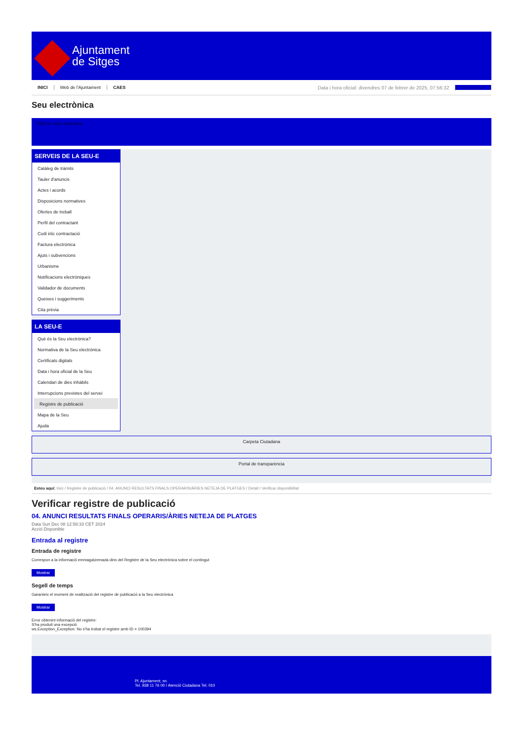Ajuntament
de Sitges
INICI Web de l'Ajuntament CAES Data i hora oficial: divendres 07 de febrer de 2025, 07:56:32 Sincronitzar
Seu electrònica
Obtenir còpia autèntica
SERVEIS DE LA SEU-E
Catàleg de tràmits
Tauler d'anuncis
Actes i acords
Disposicions normatives
Ofertes de treball
Perfil del contractant
Codi ètic contractació
Factura electrònica
Ajuts i subvencions
Urbanisme
Notificacions electròniques
Validador de documents
Queixes i suggeriments
Cita prèvia
LA SEU-E
Què és la Seu electrònica?
Normativa de la Seu electrònica
Certificats digitals
Data i hora oficial de la Seu
Calendari de dies inhàbils
Interrupcions previstes del servei
Registre de publicació
Mapa de la Seu
Ajuda
Carpeta Ciutadana
Portal de transparència
Esteu aquí: Inici / Registre de publicació / 04. ANUNCI RESULTATS FINALS OPERARIS/ÀRIES NETEJA DE PLATGES / Detall / Verificar disponibilitat
Verificar registre de publicació
04. ANUNCI RESULTATS FINALS OPERARIS/ÀRIES NETEJA DE PLATGES
Data Sun Dec 08 12:58:33 CET 2024
Acció Disponible
Entrada al registre
Entrada de registre
Correspon a la informació emmagatzemada dins del Registre de la Seu electrònica sobre el contingut
Mostrar
Segell de temps
Garanteix el moment de realització del registre de publicació a la Seu electrònica
Mostrar
Error obtenint informació del registre:
S'ha produit una excepció
ws.Exception_Exception: No s'ha trobat el registre amb ID = 100394
Pl. Ajuntament, sn.
Tel. 938 11 76 00 / Atenció Ciutadana Tel. 010